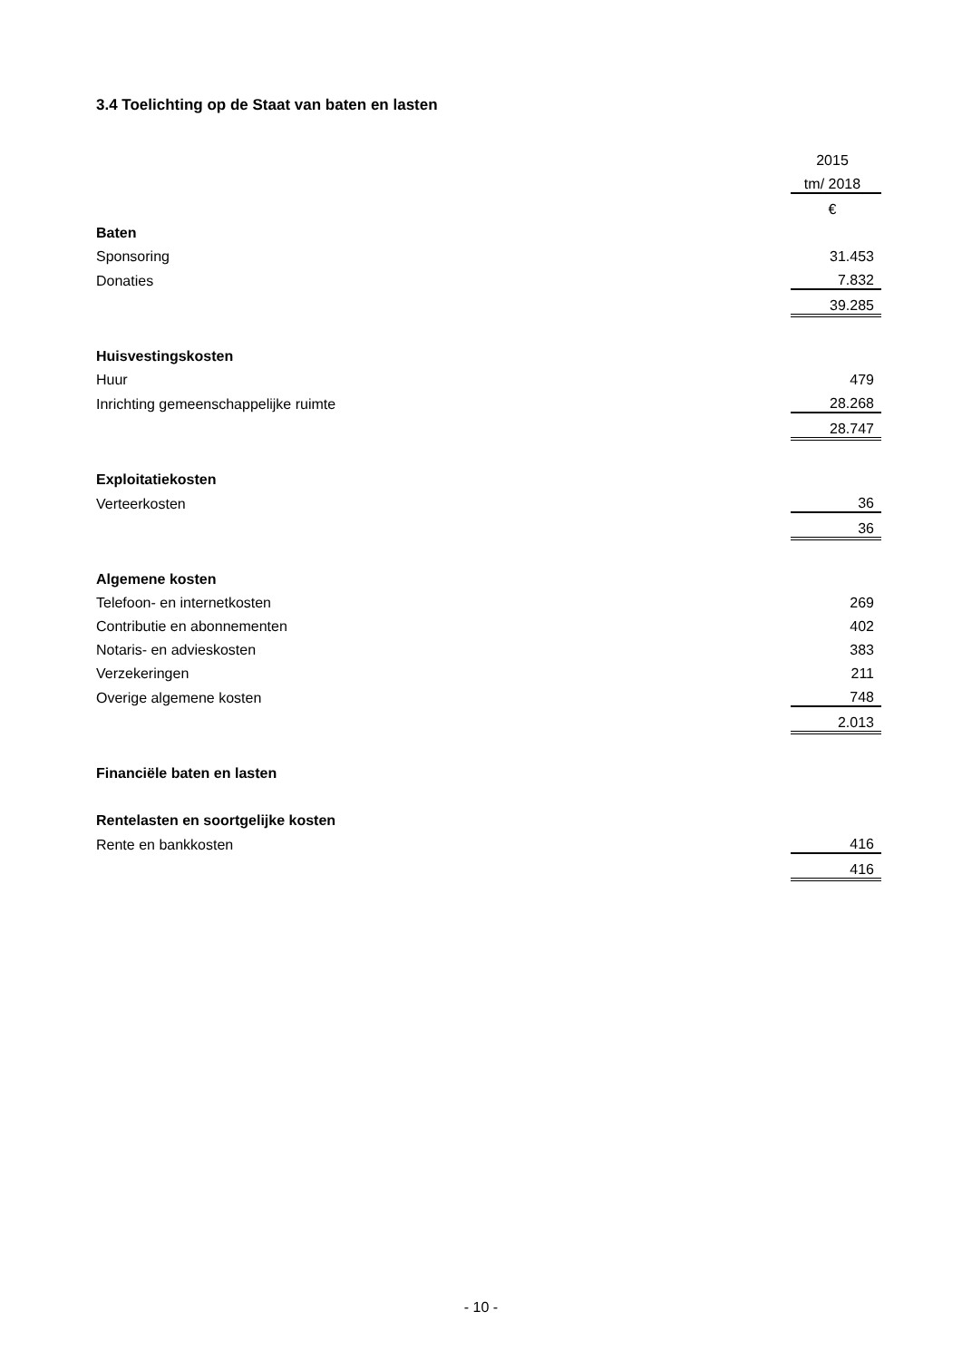3.4 Toelichting op de Staat van baten en lasten
| | 2015 |
| | tm/ 2018 |
| | € |
| Baten | |
| Sponsoring | 31.453 |
| Donaties | 7.832 |
| | 39.285 |
| Huisvestingskosten | |
| Huur | 479 |
| Inrichting gemeenschappelijke ruimte | 28.268 |
| | 28.747 |
| Exploitatiekosten | |
| Verteerkosten | 36 |
| | 36 |
| Algemene kosten | |
| Telefoon- en internetkosten | 269 |
| Contributie en abonnementen | 402 |
| Notaris- en advieskosten | 383 |
| Verzekeringen | 211 |
| Overige algemene kosten | 748 |
| | 2.013 |
| Financiële baten en lasten | |
| Rentelasten en soortgelijke kosten | |
| Rente en bankkosten | 416 |
| | 416 |
- 10 -